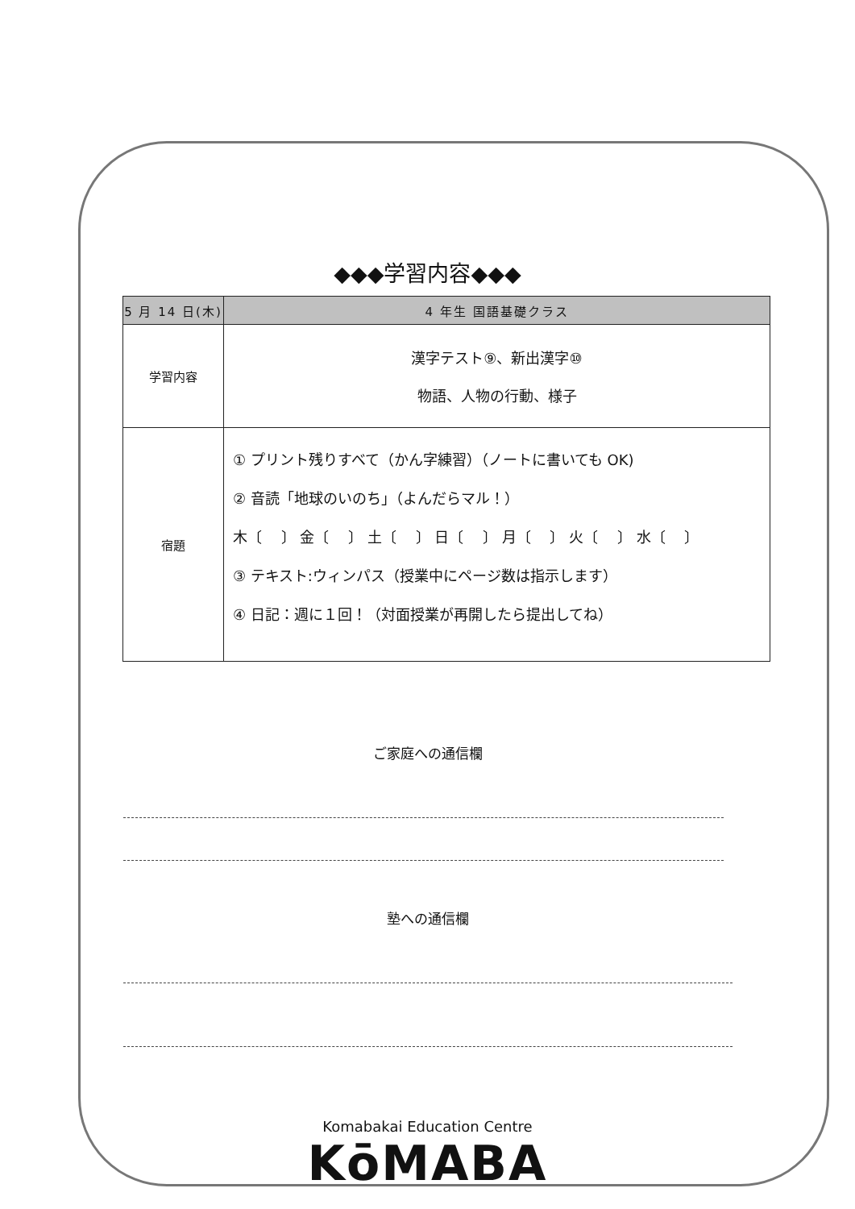◆◆◆学習内容◆◆◆
| 5 月 14 日(木) | | 4 年生 国語基礎クラス |
| --- | --- | --- |
| 学習内容 | 漢字テスト⑨、新出漢字⑩ 物語、人物の行動、様子 | |
| 宿題 | ① プリント残りすべて（かん字練習）（ノートに書いても OK) ② 音読「地球のいのち」（よんだらマル！） 木〔 〕 金〔 〕 土〔 〕 日〔 〕 月〔 〕 火〔 〕 水〔 〕 ③ テキスト:ウィンパス（授業中にページ数は指示します） ④ 日記：週に１回！（対面授業が再開したら提出してね） | |
ご家庭への通信欄
塾への通信欄
Komabakai Education Centre
KōMABA